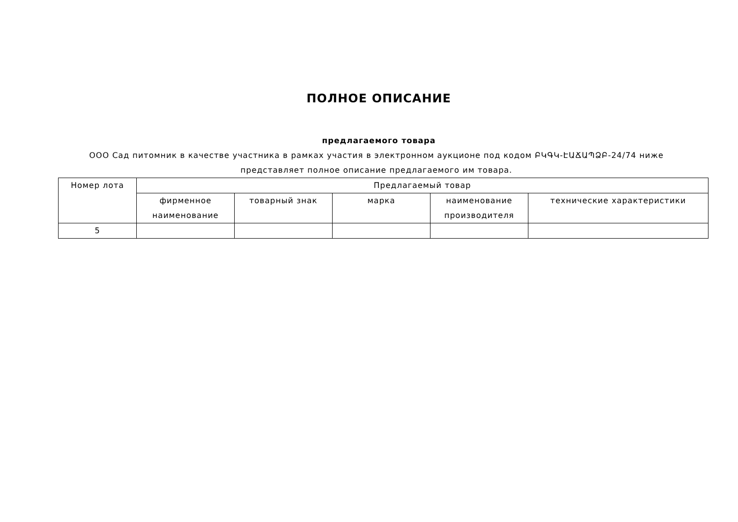ПОЛНОЕ ОПИСАНИЕ
предлагаемого товара
ООО Сад питомник в качестве участника в рамках участия в электронном аукционе под кодом ԲԿԳԿ-ԷԱՃԱՊՁԲ-24/74 ниже представляет полное описание предлагаемого им товара.
| Номер лота | Предлагаемый товар | | | | |
| --- | --- | --- | --- | --- | --- |
| | фирменное наименование | товарный знак | марка | наименование производителя | технические характеристики |
| 5 | | | | | |